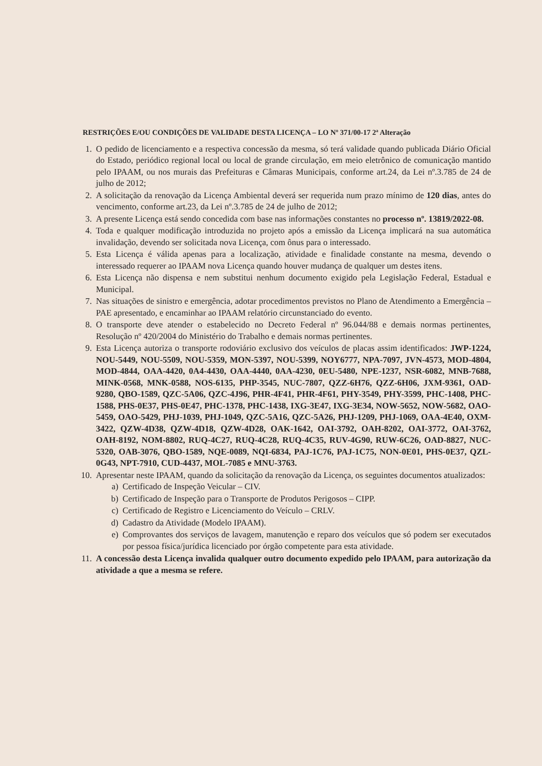RESTRIÇÕES E/OU CONDIÇÕES DE VALIDADE DESTA LICENÇA – LO Nº 371/00-17 2ª Alteração
1. O pedido de licenciamento e a respectiva concessão da mesma, só terá validade quando publicada Diário Oficial do Estado, periódico regional local ou local de grande circulação, em meio eletrônico de comunicação mantido pelo IPAAM, ou nos murais das Prefeituras e Câmaras Municipais, conforme art.24, da Lei nº.3.785 de 24 de julho de 2012;
2. A solicitação da renovação da Licença Ambiental deverá ser requerida num prazo mínimo de 120 dias, antes do vencimento, conforme art.23, da Lei nº.3.785 de 24 de julho de 2012;
3. A presente Licença está sendo concedida com base nas informações constantes no processo nº. 13819/2022-08.
4. Toda e qualquer modificação introduzida no projeto após a emissão da Licença implicará na sua automática invalidação, devendo ser solicitada nova Licença, com ônus para o interessado.
5. Esta Licença é válida apenas para a localização, atividade e finalidade constante na mesma, devendo o interessado requerer ao IPAAM nova Licença quando houver mudança de qualquer um destes itens.
6. Esta Licença não dispensa e nem substitui nenhum documento exigido pela Legislação Federal, Estadual e Municipal.
7. Nas situações de sinistro e emergência, adotar procedimentos previstos no Plano de Atendimento a Emergência – PAE apresentado, e encaminhar ao IPAAM relatório circunstanciado do evento.
8. O transporte deve atender o estabelecido no Decreto Federal nº 96.044/88 e demais normas pertinentes, Resolução nº 420/2004 do Ministério do Trabalho e demais normas pertinentes.
9. Esta Licença autoriza o transporte rodoviário exclusivo dos veículos de placas assim identificados: JWP-1224, NOU-5449, NOU-5509, NOU-5359, MON-5397, NOU-5399, NOY6777, NPA-7097, JVN-4573, MOD-4804, MOD-4844, OAA-4420, 0A4-4430, OAA-4440, 0AA-4230, 0EU-5480, NPE-1237, NSR-6082, MNB-7688, MINK-0568, MNK-0588, NOS-6135, PHP-3545, NUC-7807, QZZ-6H76, QZZ-6H06, JXM-9361, OAD-9280, QBO-1589, QZC-5A06, QZC-4J96, PHR-4F41, PHR-4F61, PHY-3549, PHY-3599, PHC-1408, PHC-1588, PHS-0E37, PHS-0E47, PHC-1378, PHC-1438, IXG-3E47, IXG-3E34, NOW-5652, NOW-5682, OAO-5459, OAO-5429, PHJ-1039, PHJ-1049, QZC-5A16, QZC-5A26, PHJ-1209, PHJ-1069, OAA-4E40, OXM-3422, QZW-4D38, QZW-4D18, QZW-4D28, OAK-1642, OAI-3792, OAH-8202, OAI-3772, OAI-3762, OAH-8192, NOM-8802, RUQ-4C27, RUQ-4C28, RUQ-4C35, RUV-4G90, RUW-6C26, OAD-8827, NUC-5320, OAB-3076, QBO-1589, NQE-0089, NQI-6834, PAJ-1C76, PAJ-1C75, NON-0E01, PHS-0E37, QZL-0G43, NPT-7910, CUD-4437, MOL-7085 e MNU-3763.
10. Apresentar neste IPAAM, quando da solicitação da renovação da Licença, os seguintes documentos atualizados:
a) Certificado de Inspeção Veicular – CIV.
b) Certificado de Inspeção para o Transporte de Produtos Perigosos – CIPP.
c) Certificado de Registro e Licenciamento do Veículo – CRLV.
d) Cadastro da Atividade (Modelo IPAAM).
e) Comprovantes dos serviços de lavagem, manutenção e reparo dos veículos que só podem ser executados por pessoa física/jurídica licenciado por órgão competente para esta atividade.
11. A concessão desta Licença invalida qualquer outro documento expedido pelo IPAAM, para autorização da atividade a que a mesma se refere.